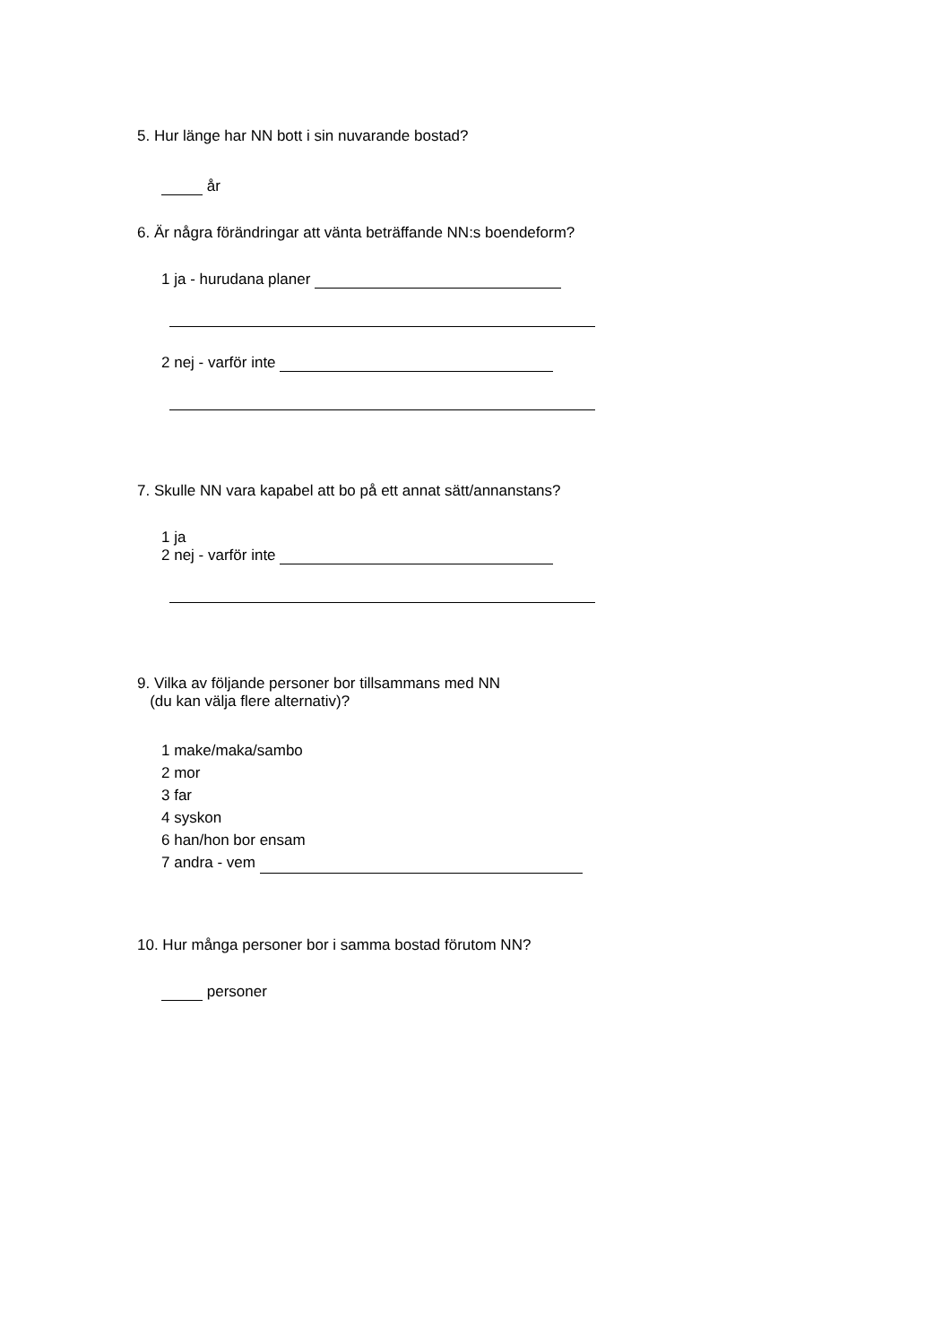5. Hur länge har NN bott i sin nuvarande bostad?
år
6. Är några förändringar att vänta beträffande NN:s boendeform?
1 ja - hurudana planer
2 nej - varför inte
7. Skulle NN vara kapabel att bo på ett annat sätt/annanstans?
1 ja
2 nej - varför inte
9. Vilka av följande personer bor tillsammans med NN
(du kan välja flere alternativ)?
1 make/maka/sambo
2 mor
3 far
4 syskon
6 han/hon bor ensam
7 andra - vem
10. Hur många personer bor i samma bostad förutom NN?
personer